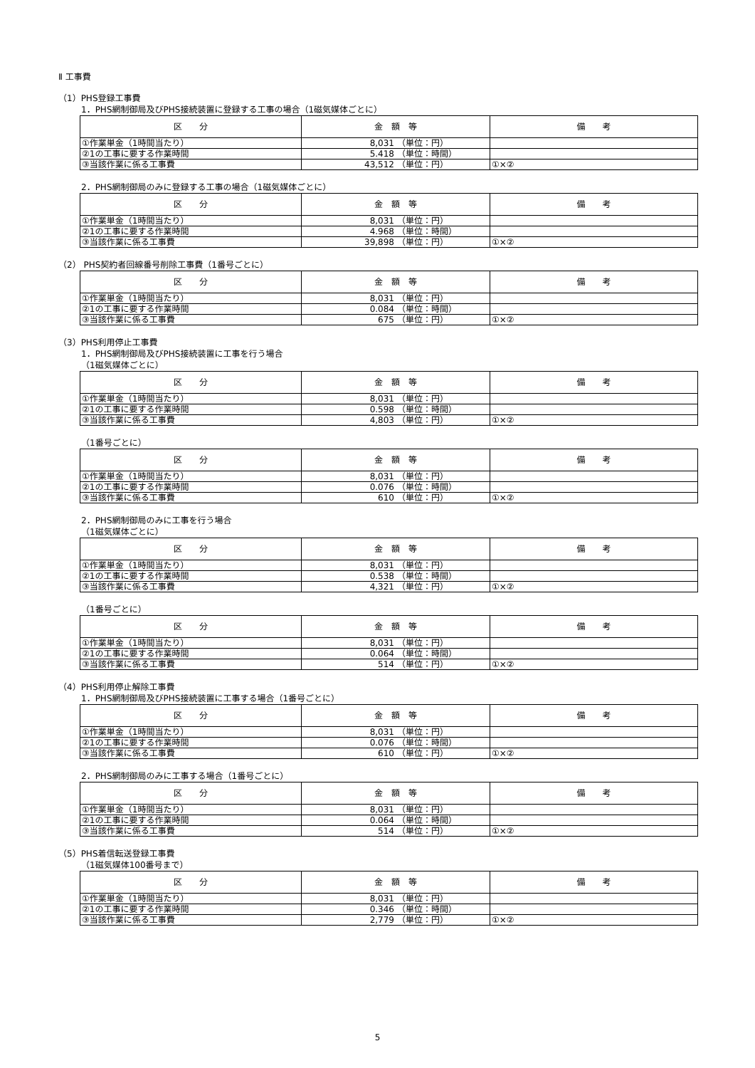Ⅱ 工事費
（1）PHS登録工事費
1．PHS網制御局及びPHS接続装置に登録する工事の場合（1磁気媒体ごとに）
| 区 分 | 金 額 等 | | 備 考 |
| --- | --- | --- | --- |
| ①作業単金（1時間当たり） | 8,031 | （単位：円） | |
| ②1の工事に要する作業時間 | 5.418 | （単位：時間） | |
| ③当該作業に係る工事費 | 43,512 | （単位：円） | ①×② |
2．PHS網制御局のみに登録する工事の場合（1磁気媒体ごとに）
| 区 分 | 金 額 等 | | 備 考 |
| --- | --- | --- | --- |
| ①作業単金（1時間当たり） | 8,031 | （単位：円） | |
| ②1の工事に要する作業時間 | 4.968 | （単位：時間） | |
| ③当該作業に係る工事費 | 39,898 | （単位：円） | ①×② |
（2） PHS契約者回線番号削除工事費（1番号ごとに）
| 区 分 | 金 額 等 | | 備 考 |
| --- | --- | --- | --- |
| ①作業単金（1時間当たり） | 8,031 | （単位：円） | |
| ②1の工事に要する作業時間 | 0.084 | （単位：時間） | |
| ③当該作業に係る工事費 | 675 | （単位：円） | ①×② |
（3）PHS利用停止工事費
1．PHS網制御局及びPHS接続装置に工事を行う場合
（1磁気媒体ごとに）
| 区 分 | 金 額 等 | | 備 考 |
| --- | --- | --- | --- |
| ①作業単金（1時間当たり） | 8,031 | （単位：円） | |
| ②1の工事に要する作業時間 | 0.598 | （単位：時間） | |
| ③当該作業に係る工事費 | 4,803 | （単位：円） | ①×② |
（1番号ごとに）
| 区 分 | 金 額 等 | | 備 考 |
| --- | --- | --- | --- |
| ①作業単金（1時間当たり） | 8,031 | （単位：円） | |
| ②1の工事に要する作業時間 | 0.076 | （単位：時間） | |
| ③当該作業に係る工事費 | 610 | （単位：円） | ①×② |
2．PHS網制御局のみに工事を行う場合
（1磁気媒体ごとに）
| 区 分 | 金 額 等 | | 備 考 |
| --- | --- | --- | --- |
| ①作業単金（1時間当たり） | 8,031 | （単位：円） | |
| ②1の工事に要する作業時間 | 0.538 | （単位：時間） | |
| ③当該作業に係る工事費 | 4,321 | （単位：円） | ①×② |
（1番号ごとに）
| 区 分 | 金 額 等 | | 備 考 |
| --- | --- | --- | --- |
| ①作業単金（1時間当たり） | 8,031 | （単位：円） | |
| ②1の工事に要する作業時間 | 0.064 | （単位：時間） | |
| ③当該作業に係る工事費 | 514 | （単位：円） | ①×② |
（4）PHS利用停止解除工事費
1．PHS網制御局及びPHS接続装置に工事する場合（1番号ごとに）
| 区 分 | 金 額 等 | | 備 考 |
| --- | --- | --- | --- |
| ①作業単金（1時間当たり） | 8,031 | （単位：円） | |
| ②1の工事に要する作業時間 | 0.076 | （単位：時間） | |
| ③当該作業に係る工事費 | 610 | （単位：円） | ①×② |
2．PHS網制御局のみに工事する場合（1番号ごとに）
| 区 分 | 金 額 等 | | 備 考 |
| --- | --- | --- | --- |
| ①作業単金（1時間当たり） | 8,031 | （単位：円） | |
| ②1の工事に要する作業時間 | 0.064 | （単位：時間） | |
| ③当該作業に係る工事費 | 514 | （単位：円） | ①×② |
（5）PHS着信転送登録工事費
（1磁気媒体100番号まで）
| 区 分 | 金 額 等 | | 備 考 |
| --- | --- | --- | --- |
| ①作業単金（1時間当たり） | 8,031 | （単位：円） | |
| ②1の工事に要する作業時間 | 0.346 | （単位：時間） | |
| ③当該作業に係る工事費 | 2,779 | （単位：円） | ①×② |
5